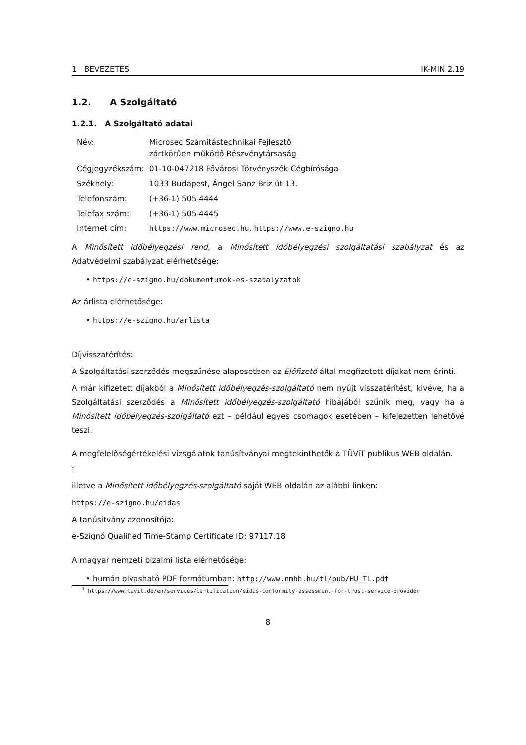1 BEVEZETÉS IK-MIN 2.19
1.2. A Szolgáltató
1.2.1. A Szolgáltató adatai
| Név: | Microsec Számítástechnikai Fejlesztő zártkörűen működő Részvénytársaság |
| Cégjegyzékszám: | 01-10-047218 Fővárosi Törvényszék Cégbírósága |
| Székhely: | 1033 Budapest, Ángel Sanz Briz út 13. |
| Telefonszám: | (+36-1) 505-4444 |
| Telefax szám: | (+36-1) 505-4445 |
| Internet cím: | https://www.microsec.hu , https://www.e-szigno.hu |
A Minősített időbélyegzési rend, a Minősített időbélyegzési szolgáltatási szabályzat és az Adatvédelmi szabályzat elérhetősége:
• https://e-szigno.hu/dokumentumok-es-szabalyzatok
Az árlista elérhetősége:
• https://e-szigno.hu/arlista
Díjvisszatérítés:
A Szolgáltatási szerződés megszűnése alapesetben az Előfizető által megfizetett díjakat nem érinti.
A már kifizetett díjakból a Minősített időbélyegzés-szolgáltató nem nyújt visszatérítést, kivéve, ha a Szolgáltatási szerződés a Minősített időbélyegzés-szolgáltató hibájából szűnik meg, vagy ha a Minősített időbélyegzés-szolgáltató ezt – például egyes csomagok esetében – kifejezetten lehetővé teszi.
A megfelelőségértékelési vizsgálatok tanúsítványai megtekinthetők a TÜViT publikus WEB oldalán.
<sup>1</sup>
illetve a Minősített időbélyegzés-szolgáltató saját WEB oldalán az alábbi linken:
https://e-szigno.hu/eidas
A tanúsítvány azonosítója:
e-Szignó Qualified Time-Stamp Certificate ID: 97117.18
A magyar nemzeti bizalmi lista elérhetősége:
• humán olvasható PDF formátumban: http://www.nmhh.hu/tl/pub/HU_TL.pdf
<sup>1</sup> https://www.tuvit.de/en/services/certification/eidas-conformity-assessment-for-trust-service-provider
8